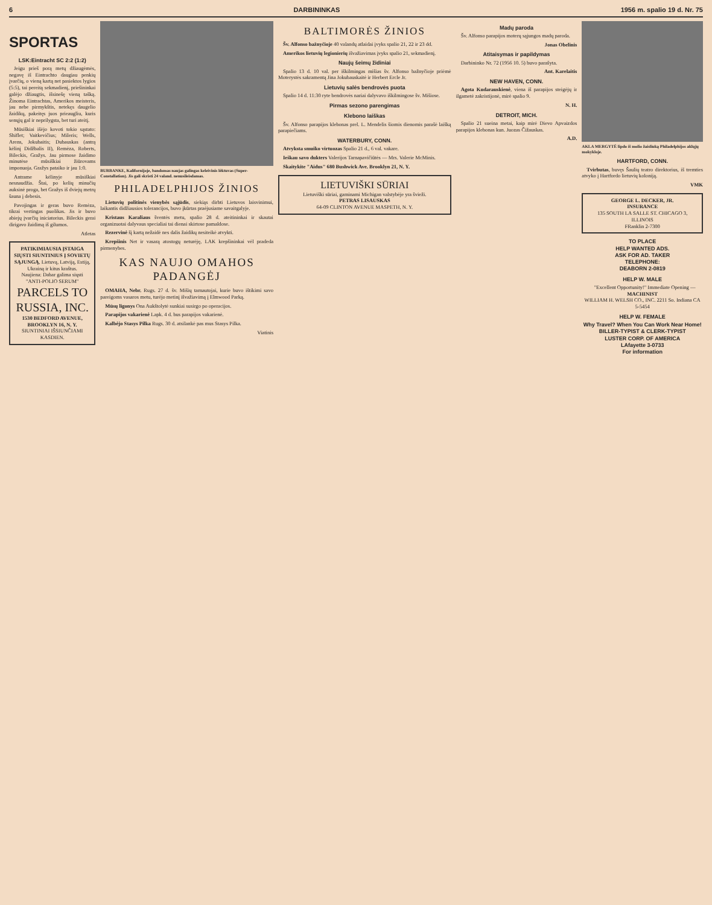6 DARBININKAS 1956 m. spalio 19 d. Nr. 75
SPORTAS
LSK:Eintracht SC 2:2 (1:2)
Jeigu prieš porą metų džiaugėmės, negavę iš Eintrachto daugiau penkių įvarčių, o vieną kartą net pasiektos lygios (5:5), tai pereitą sekmadienį, priešininkai galėjo džiaugtis, išsinešę vieną tašką. Žinoma Eintrachtas, Amerikos meisteris, jau nebe pirmykštis, netekęs daugelio žaidikų, pakeitęs juos prieaugliu, kuris senųjų gal ir neprilygsta, bet turi ateitį.
Mūsiškiai išėjo kovoti tokio sąstato: Shiflet; Vaitkevičius; Mileris; Wells, Arens, Jokubaitis; Dubauskas (antrą kėlinį Didžbalis II), Remėza, Roberts, Bileckis, Gražys. Jau pirmose žaidimo minutėse mūsiškiai žiūrovams imponuoja. Gražys pataiko ir jau 1:0.
Antrame kėlinyje mūsiškiai nesnaudžia. Štai, po kelių minučių auksinė proga, bet Gražys iš dviejų metrų šauna į debesis.
Pavojingas ir geras buvo Remėza, tikrai vertingas puolikas. Jis ir buvo abiejų įvarčių iniciatorius. Bileckis gerai dirigavo žaidimą iš gilumos.
Atletas
PATIKIMIAUSIA ĮSTAIGA SIŲSTI SIUNTINIUS Į SOVIETŲ SĄJUNGĄ, Lietuvą, Latviją, Estiją, Ukrainą ir kitus kraštus.
Naujiena: Dabar galima siųsti "ANTI-POLIO SERUM"
PARCELS TO RUSSIA, INC.
1530 BEDFORD AVENUE, BROOKLYN 16, N. Y.
SIUNTINIAI IŠSIUNČIAMI KASDIEN.
BURBANKE, Kalifornijoje, bandomas naujas galingas keleivinis lėktuvas (Super-Constallation). Jis gali skristi 24 valand. nenusileisdamas.
PHILADELPHIJOS ŽINIOS
Lietuvių politinės vienybės sąjūdis, siekiąs dirbti Lietuvos laisvinimui, laikantis didžiausios tolerancijos, buvo įkūrtas praėjusiame savaitgalyje.
Kristaus Karaliaus šventės metu, spalio 28 d. ateitininkai ir skautai organizuotai dalyvaus specialiai tai dienai skirtose pamaldose.
Rezervinė šį kartą nežaidė nes dalis žaidikų nesiteikė atvykti.
Krepšinis Net ir vasarą atostogų neturėję, LAK krepšininkai vėl pradeda pirmenybes.
KAS NAUJO OMAHOS PADANGĖJ
OMAHA, Nebr. Rugs. 27 d. šv. Mišių tarnautojai, kurie buvo ištikimi savo pareigoms vasaros metu, turėjo metinį išvažiavimą į Elmwood Parką.
Mūsų ligonys Ona Aukštolytė sunkiai susirgo po operacijos.
Parapijos vakarienė Lapk. 4 d. bus parapijos vakarienė.
Kalbėjo Stasys Pilka Rugs. 30 d. atsilankė pas mus Stasys Pilka.
Viatinis
BALTIMORĖS ŽINIOS
Šv. Alfonso bažnyčioje 40 valandų atlaidai įvyks spalio 21, 22 ir 23 dd.
Amerikos lietuvių legionierių išvažiavimas įvyks spalio 21, sekmadienį.
Naujų šeimų židiniai
Spalio 13 d. 10 val. per iškilmingas mišias šv. Alfonso bažnyčioje priėmė Moterystės sakramentą Jina Jokubauskaitė ir Herbert Ercle Jr.
Lietuvių salės bendrovės puota
Spalio 14 d. 11:30 ryte bendrovės nariai dalyvavo iškilmingose šv. Mišiose.
Pirmas sezono parengimas
Klebono laiškas
Šv. Alfonso parapijos klebonas prel. L. Mendelis šiomis dienomis parašė laišką parapiečiams.
WATERBURY, CONN.
Atvyksta smuiko virtuozas Spalio 21 d., 6 val. vakare.
Ieškau savo dukters Valerijos Tarnapavičiūtės — Mrs. Valerie McMinis.
Skaitykite "Aidus" 680 Bushwick Ave. Brooklyn 21, N. Y.
LIETUVIŠKI SŪRIAI
Lietuviški sūriai, gaminami Michigan valstybėje yra švieži.
PETRAS LISAUSKAS
64-09 CLINTON AVENUE MASPETH, N. Y.
Madų paroda
Šv. Alfonso parapijos moterų sąjungos madų paroda.
Jonas Obelinis
Atitaisymas ir papildymas
Darbininko Nr. 72 (1956 10. 5) buvo parašyta.
Ant. Karelaitis
NEW HAVEN, CONN.
Agota Kudarauskienė, viena iš parapijos steigėjų ir ilgametė zakristijonė, mirė spalio 9.
N. H.
DETROIT, MICH.
Spalio 21 sueina metai, kaip mirė Dievo Apvaizdos parapijos klebonas kun. Juozas Čižauskas.
A.D.
AKLA MERGYTĖ lipdo iš molio žaisliuką Philadelphijos aklųjų mokykloje.
HARTFORD, CONN.
Tvirbutas, buvęs Šaulių teatro direktorius, iš tremties atvyko į Hartfordo lietuvių koloniją.
VMK
GEORGE L. DECKER, JR.
INSURANCE
135 SOUTH LA SALLE ST. CHICAGO 3, ILLINOIS
FRanklin 2-7300
TO PLACE
HELP WANTED ADS.
ASK FOR AD. TAKER
TELEPHONE:
DEABORN 2-0819
HELP W. MALE
"Excellent Opportunity!" Immediate Opening — MACHINIST
WILLIAM H. WELSH CO., INC. 2211 So. Indiana CA 5-5454
HELP W. FEMALE
Why Travel? When You Can Work Near Home!
BILLER-TYPIST & CLERK-TYPIST
LUSTER CORP. OF AMERICA
LAfayette 3-0733
For information